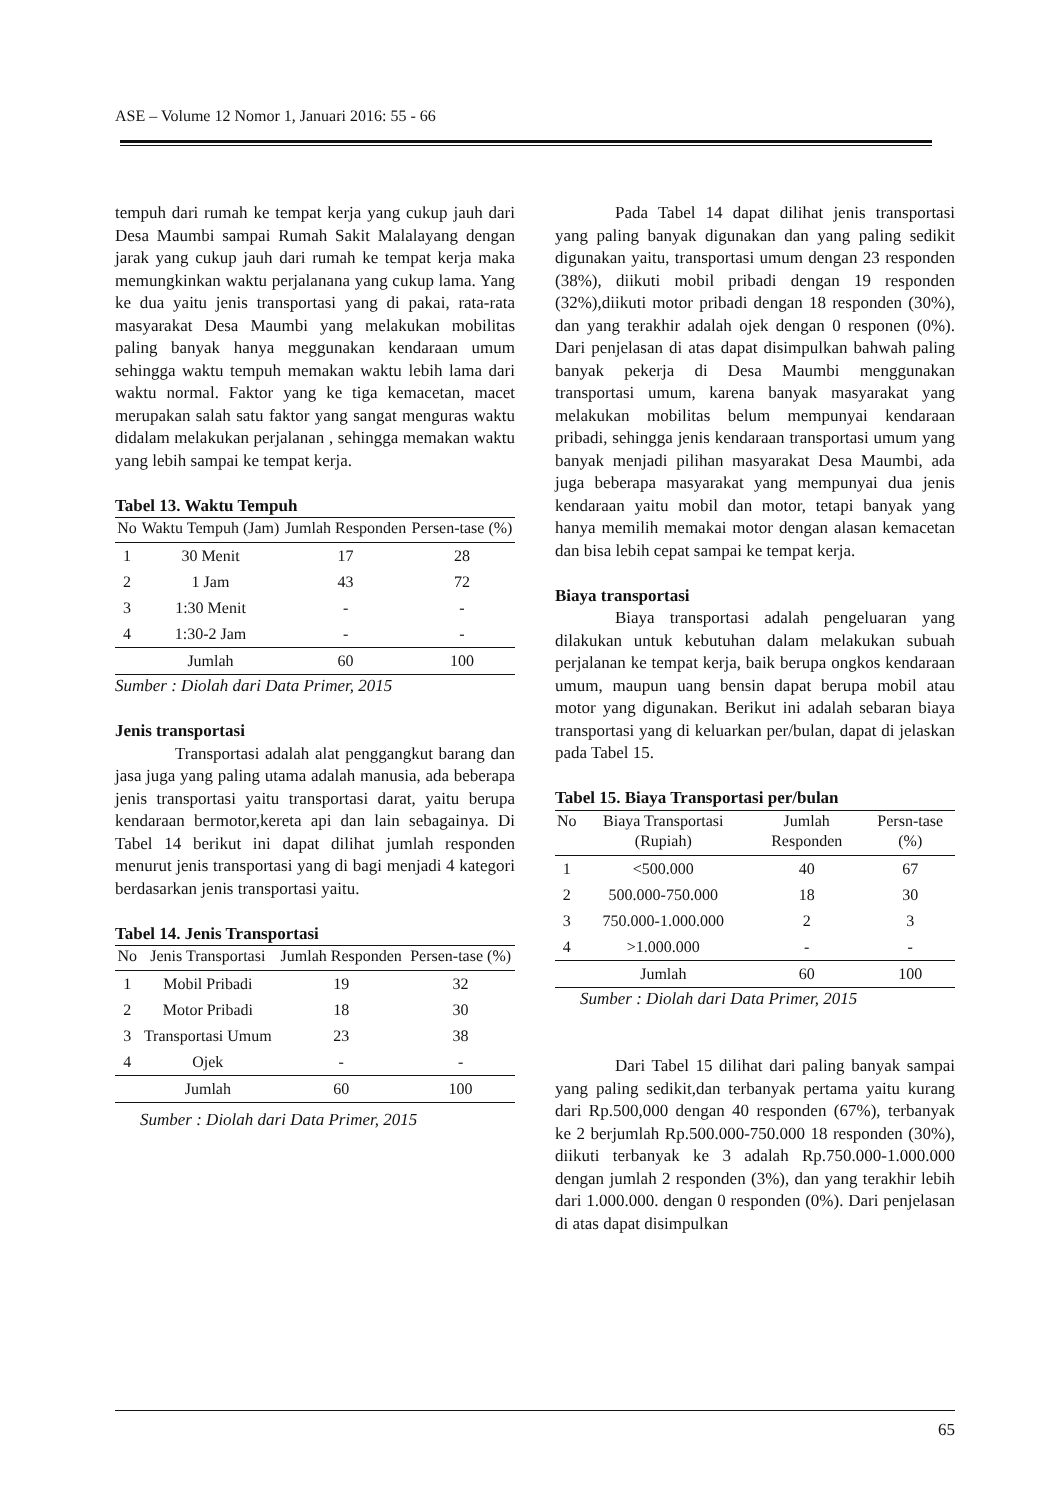ASE – Volume 12 Nomor 1, Januari 2016: 55 - 66
tempuh dari rumah ke tempat kerja yang cukup jauh dari Desa Maumbi sampai Rumah Sakit Malalayang dengan jarak yang cukup jauh dari rumah ke tempat kerja maka memungkinkan waktu perjalanana yang cukup lama. Yang ke dua yaitu jenis transportasi yang di pakai, rata-rata masyarakat Desa Maumbi yang melakukan mobilitas paling banyak hanya meggunakan kendaraan umum sehingga waktu tempuh memakan waktu lebih lama dari waktu normal. Faktor yang ke tiga kemacetan, macet merupakan salah satu faktor yang sangat menguras waktu didalam melakukan perjalanan , sehingga memakan waktu yang lebih sampai ke tempat kerja.
Tabel 13. Waktu Tempuh
| No | Waktu Tempuh (Jam) | Jumlah Responden | Persen-tase (%) |
| --- | --- | --- | --- |
| 1 | 30 Menit | 17 | 28 |
| 2 | 1 Jam | 43 | 72 |
| 3 | 1:30 Menit | - | - |
| 4 | 1:30-2 Jam | - | - |
| | Jumlah | 60 | 100 |
Sumber : Diolah dari Data Primer, 2015
Jenis transportasi
Transportasi adalah alat penggangkut barang dan jasa juga yang paling utama adalah manusia, ada beberapa jenis transportasi yaitu transportasi darat, yaitu berupa kendaraan bermotor,kereta api dan lain sebagainya. Di Tabel 14 berikut ini dapat dilihat jumlah responden menurut jenis transportasi yang di bagi menjadi 4 kategori berdasarkan jenis transportasi yaitu.
Tabel 14. Jenis Transportasi
| No | Jenis Transportasi | Jumlah Responden | Persen-tase (%) |
| --- | --- | --- | --- |
| 1 | Mobil Pribadi | 19 | 32 |
| 2 | Motor Pribadi | 18 | 30 |
| 3 | Transportasi Umum | 23 | 38 |
| 4 | Ojek | - | - |
| | Jumlah | 60 | 100 |
Sumber : Diolah dari Data Primer, 2015
Pada Tabel 14 dapat dilihat jenis transportasi yang paling banyak digunakan dan yang paling sedikit digunakan yaitu, transportasi umum dengan 23 responden (38%), diikuti mobil pribadi dengan 19 responden (32%),diikuti motor pribadi dengan 18 responden (30%), dan yang terakhir adalah ojek dengan 0 responen (0%). Dari penjelasan di atas dapat disimpulkan bahwah paling banyak pekerja di Desa Maumbi menggunakan transportasi umum, karena banyak masyarakat yang melakukan mobilitas belum mempunyai kendaraan pribadi, sehingga jenis kendaraan transportasi umum yang banyak menjadi pilihan masyarakat Desa Maumbi, ada juga beberapa masyarakat yang mempunyai dua jenis kendaraan yaitu mobil dan motor, tetapi banyak yang hanya memilih memakai motor dengan alasan kemacetan dan bisa lebih cepat sampai ke tempat kerja.
Biaya transportasi
Biaya transportasi adalah pengeluaran yang dilakukan untuk kebutuhan dalam melakukan subuah perjalanan ke tempat kerja, baik berupa ongkos kendaraan umum, maupun uang bensin dapat berupa mobil atau motor yang digunakan. Berikut ini adalah sebaran biaya transportasi yang di keluarkan per/bulan, dapat di jelaskan pada Tabel 15.
Tabel 15. Biaya Transportasi per/bulan
| No | Biaya Transportasi (Rupiah) | Jumlah Responden | Persn-tase (%) |
| --- | --- | --- | --- |
| 1 | <500.000 | 40 | 67 |
| 2 | 500.000-750.000 | 18 | 30 |
| 3 | 750.000-1.000.000 | 2 | 3 |
| 4 | >1.000.000 | - | - |
| | Jumlah | 60 | 100 |
Sumber : Diolah dari Data Primer, 2015
Dari Tabel 15 dilihat dari paling banyak sampai yang paling sedikit,dan terbanyak pertama yaitu kurang dari Rp.500,000 dengan 40 responden (67%), terbanyak ke 2 berjumlah Rp.500.000-750.000 18 responden (30%), diikuti terbanyak ke 3 adalah Rp.750.000-1.000.000 dengan jumlah 2 responden (3%), dan yang terakhir lebih dari 1.000.000. dengan 0 responden (0%). Dari penjelasan di atas dapat disimpulkan
65